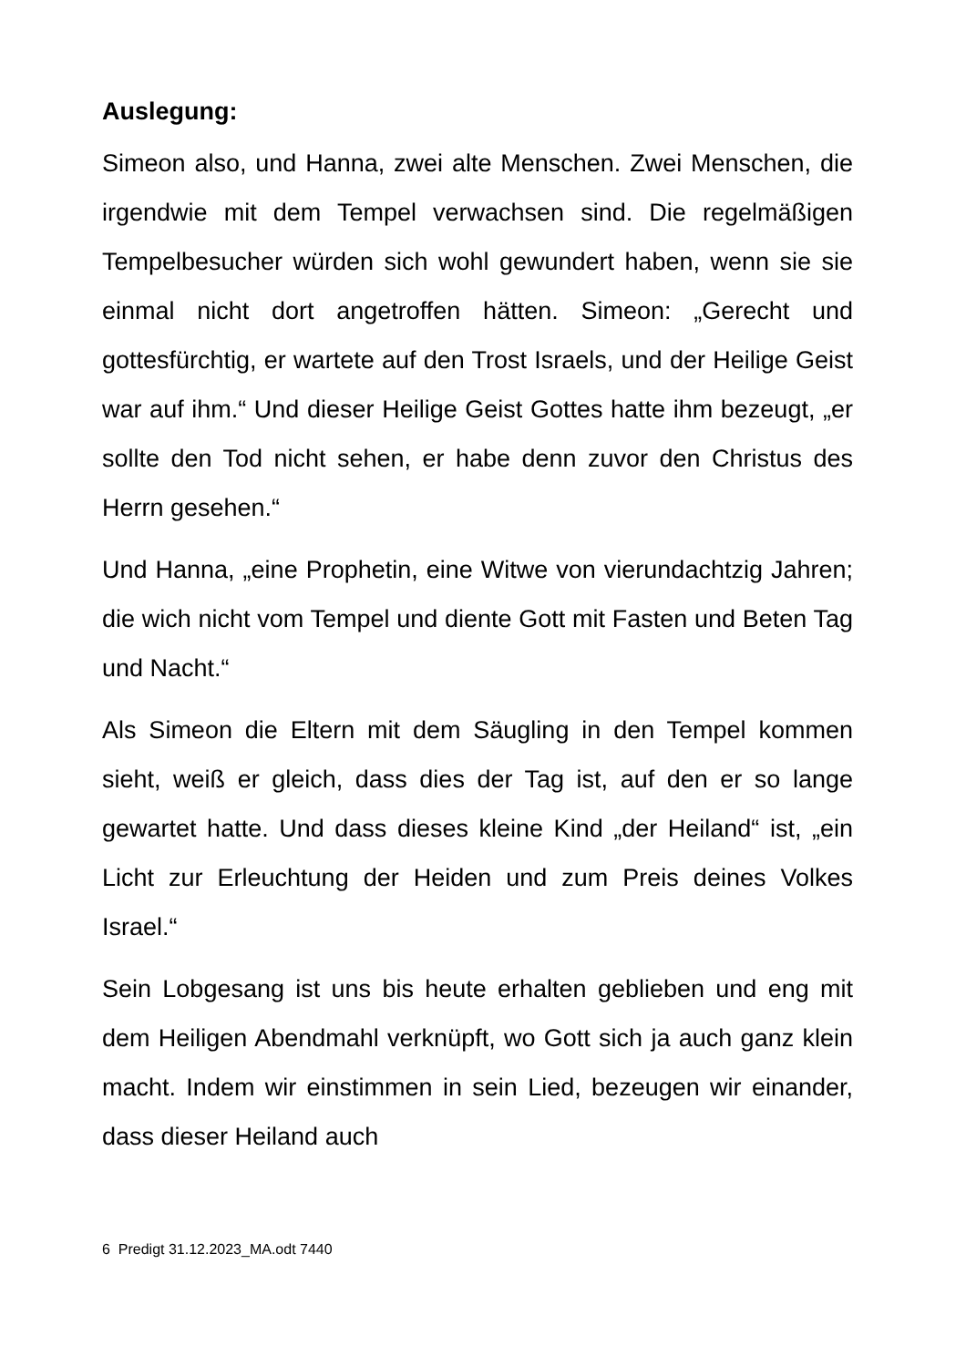Auslegung:
Simeon also, und Hanna, zwei alte Menschen. Zwei Men­schen, die irgendwie mit dem Tempel verwachsen sind. Die regelmäßigen Tempelbesucher würden sich wohl gewundert haben, wenn sie sie einmal nicht dort angetrof­fen hätten. Simeon: „Gerecht und gottesfürchtig, er warte­te auf den Trost Israels, und der Heilige Geist war auf ihm.“ Und dieser Heilige Geist Gottes hatte ihm bezeugt, „er sollte den Tod nicht sehen, er habe denn zuvor den Christus des Herrn gesehen.“
Und Hanna, „eine Prophetin, eine Witwe von vierundacht­zig Jahren; die wich nicht vom Tempel und diente Gott mit Fasten und Beten Tag und Nacht.“
Als Simeon die Eltern mit dem Säugling in den Tempel kommen sieht, weiß er gleich, dass dies der Tag ist, auf den er so lange gewartet hatte. Und dass dieses kleine Kind „der Heiland“ ist, „ein Licht zur Erleuchtung der Hei­den und zum Preis deines Volkes Israel.“
Sein Lobgesang ist uns bis heute erhalten geblieben und eng mit dem Heiligen Abendmahl verknüpft, wo Gott sich ja auch ganz klein macht. Indem wir einstimmen in sein Lied, bezeugen wir einander, dass dieser Heiland auch
6 Predigt 31.12.2023_MA.odt 7440